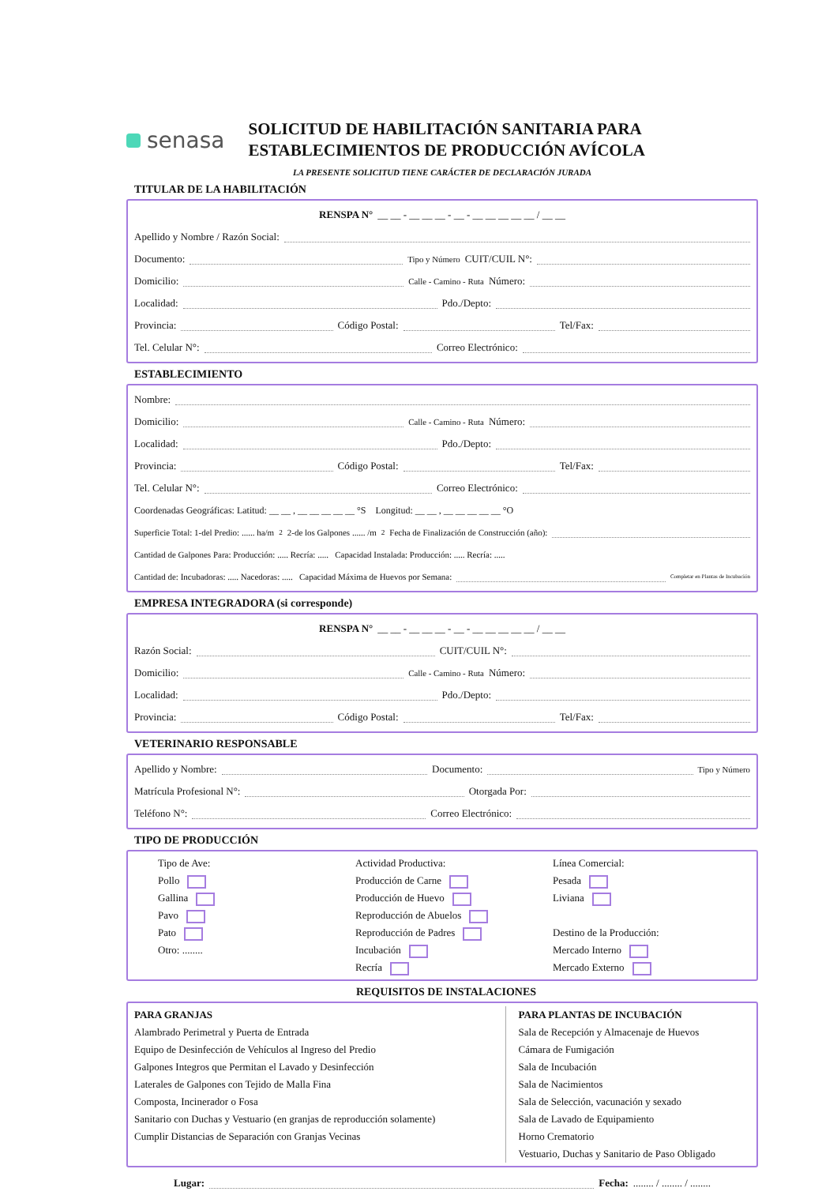senasa
SOLICITUD DE HABILITACIÓN SANITARIA PARA
ESTABLECIMIENTOS DE PRODUCCIÓN AVÍCOLA
LA PRESENTE SOLICITUD TIENE CARÁCTER DE DECLARACIÓN JURADA
TITULAR DE LA HABILITACIÓN
RENSPA N° __ __ - __ __ __ - __ - __ __ __ __ __ / __ __
Apellido y Nombre / Razón Social:
Documento: Tipo y Número CUIT/CUIL N°:
Domicilio: Calle - Camino - Ruta Número:
Localidad: Pdo./Depto:
Provincia: Código Postal: Tel/Fax:
Tel. Celular N°: Correo Electrónico:
ESTABLECIMIENTO
Nombre:
Domicilio: Calle - Camino - Ruta Número:
Localidad: Pdo./Depto:
Provincia: Código Postal: Tel/Fax:
Tel. Celular N°: Correo Electrónico:
Coordenadas Geográficas: Latitud: __ __ , __ __ __ __ __ °S Longitud: __ __ , __ __ __ __ __ °O
Superficie Total: 1-del Predio: ...... ha/m<sup>2</sup> 2-de los Galpones ...... /m<sup>2</sup> Fecha de Finalización de Construcción (año):
Cantidad de Galpones Para: Producción: ..... Recría: ..... Capacidad Instalada: Producción: ..... Recría: .....
Cantidad de: Incubadoras: ..... Nacedoras: ..... Capacidad Máxima de Huevos por Semana: Completar en Plantas de Incubación
EMPRESA INTEGRADORA (si corresponde)
RENSPA N° __ __ - __ __ __ - __ - __ __ __ __ __ / __ __
Razón Social: CUIT/CUIL N°:
Domicilio: Calle - Camino - Ruta Número:
Localidad: Pdo./Depto:
Provincia: Código Postal: Tel/Fax:
VETERINARIO RESPONSABLE
Apellido y Nombre: Documento: Tipo y Número
Matrícula Profesional N°: Otorgada Por:
Teléfono N°: Correo Electrónico:
TIPO DE PRODUCCIÓN
Tipo de Ave:
Pollo
Gallina
Pavo
Pato
Otro: ........
Actividad Productiva:
Producción de Carne
Producción de Huevo
Reproducción de Abuelos
Reproducción de Padres
Incubación
Recría
Línea Comercial:
Pesada
Liviana
Destino de la Producción:
Mercado Interno
Mercado Externo
REQUISITOS DE INSTALACIONES
PARA GRANJAS
Alambrado Perimetral y Puerta de Entrada
Equipo de Desinfección de Vehículos al Ingreso del Predio
Galpones Integros que Permitan el Lavado y Desinfección
Laterales de Galpones con Tejido de Malla Fina
Composta, Incinerador o Fosa
Sanitario con Duchas y Vestuario (en granjas de reproducción solamente)
Cumplir Distancias de Separación con Granjas Vecinas
PARA PLANTAS DE INCUBACIÓN
Sala de Recepción y Almacenaje de Huevos
Cámara de Fumigación
Sala de Incubación
Sala de Nacimientos
Sala de Selección, vacunación y sexado
Sala de Lavado de Equipamiento
Horno Crematorio
Vestuario, Duchas y Sanitario de Paso Obligado
Lugar: Fecha: ........ / ........ / ........